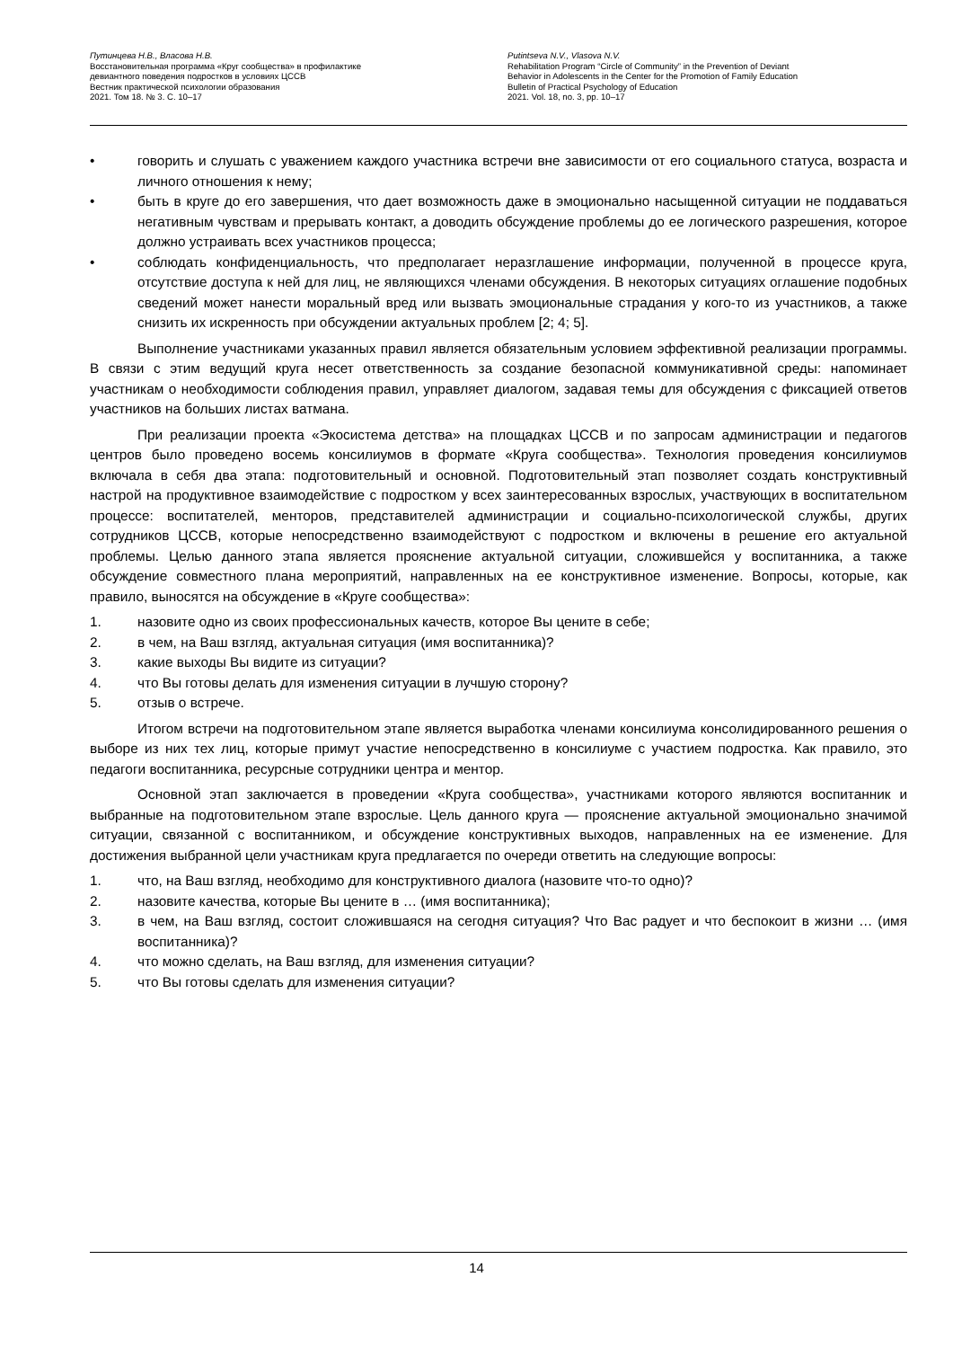Путинцева Н.В., Власова Н.В.
Восстановительная программа «Круг сообщества» в профилактике
девиантного поведения подростков в условиях ЦССВ
Вестник практической психологии образования
2021. Том 18. № 3. С. 10–17
Putintseva N.V., Vlasova N.V.
Rehabilitation Program “Circle of Community” in the Prevention of Deviant
Behavior in Adolescents in the Center for the Promotion of Family Education
Bulletin of Practical Psychology of Education
2021. Vol. 18, no. 3, pp. 10–17
• говорить и слушать с уважением каждого участника встречи вне зависимости от его социального статуса, возраста и личного отношения к нему;
• быть в круге до его завершения, что дает возможность даже в эмоционально насыщенной ситуации не поддаваться негативным чувствам и прерывать контакт, а доводить обсуждение проблемы до ее логического разрешения, которое должно устраивать всех участников процесса;
• соблюдать конфиденциальность, что предполагает неразглашение информации, полученной в процессе круга, отсутствие доступа к ней для лиц, не являющихся членами обсуждения. В некоторых ситуациях оглашение подобных сведений может нанести моральный вред или вызвать эмоциональные страдания у кого-то из участников, а также снизить их искренность при обсуждении актуальных проблем [2; 4; 5].
Выполнение участниками указанных правил является обязательным условием эффективной реализации программы. В связи с этим ведущий круга несет ответственность за создание безопасной коммуникативной среды: напоминает участникам о необходимости соблюдения правил, управляет диалогом, задавая темы для обсуждения с фиксацией ответов участников на больших листах ватмана.
При реализации проекта «Экосистема детства» на площадках ЦССВ и по запросам администрации и педагогов центров было проведено восемь консилиумов в формате «Круга сообщества». Технология проведения консилиумов включала в себя два этапа: подготовительный и основной. Подготовительный этап позволяет создать конструктивный настрой на продуктивное взаимодействие с подростком у всех заинтересованных взрослых, участвующих в воспитательном процессе: воспитателей, менторов, представителей администрации и социально-психологической службы, других сотрудников ЦССВ, которые непосредственно взаимодействуют с подростком и включены в решение его актуальной проблемы. Целью данного этапа является прояснение актуальной ситуации, сложившейся у воспитанника, а также обсуждение совместного плана мероприятий, направленных на ее конструктивное изменение. Вопросы, которые, как правило, выносятся на обсуждение в «Круге сообщества»:
1. назовите одно из своих профессиональных качеств, которое Вы цените в себе;
2. в чем, на Ваш взгляд, актуальная ситуация (имя воспитанника)?
3. какие выходы Вы видите из ситуации?
4. что Вы готовы делать для изменения ситуации в лучшую сторону?
5. отзыв о встрече.
Итогом встречи на подготовительном этапе является выработка членами консилиума консолидированного решения о выборе из них тех лиц, которые примут участие непосредственно в консилиуме с участием подростка. Как правило, это педагоги воспитанника, ресурсные сотрудники центра и ментор.
Основной этап заключается в проведении «Круга сообщества», участниками которого являются воспитанник и выбранные на подготовительном этапе взрослые. Цель данного круга — прояснение актуальной эмоционально значимой ситуации, связанной с воспитанником, и обсуждение конструктивных выходов, направленных на ее изменение. Для достижения выбранной цели участникам круга предлагается по очереди ответить на следующие вопросы:
1. что, на Ваш взгляд, необходимо для конструктивного диалога (назовите что-то одно)?
2. назовите качества, которые Вы цените в … (имя воспитанника);
3. в чем, на Ваш взгляд, состоит сложившаяся на сегодня ситуация? Что Вас радует и что беспокоит в жизни … (имя воспитанника)?
4. что можно сделать, на Ваш взгляд, для изменения ситуации?
5. что Вы готовы сделать для изменения ситуации?
14